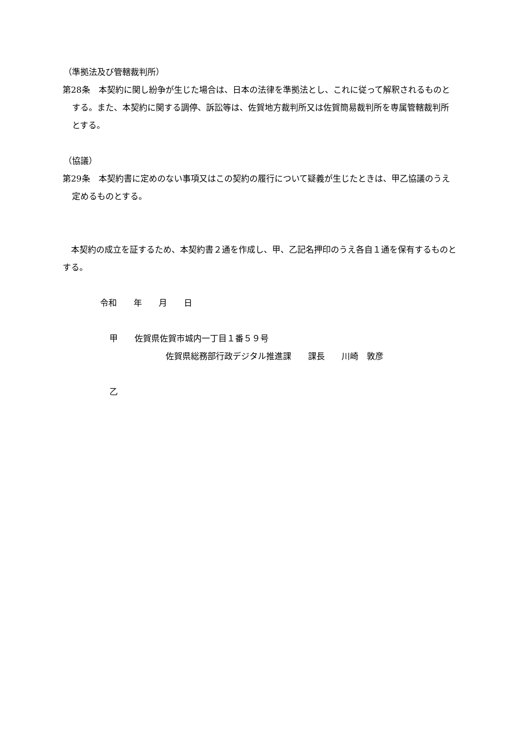（準拠法及び管轄裁判所）
第28条　本契約に関し紛争が生じた場合は、日本の法律を準拠法とし、これに従って解釈されるものとする。また、本契約に関する調停、訴訟等は、佐賀地方裁判所又は佐賀簡易裁判所を専属管轄裁判所とする。
（協議）
第29条　本契約書に定めのない事項又はこの契約の履行について疑義が生じたときは、甲乙協議のうえ定めるものとする。
　本契約の成立を証するため、本契約書２通を作成し、甲、乙記名押印のうえ各自１通を保有するものとする。
令和　　年　　月　　日
甲　　佐賀県佐賀市城内一丁目１番５９号
佐賀県総務部行政デジタル推進課　　課長　　川崎　敦彦
乙